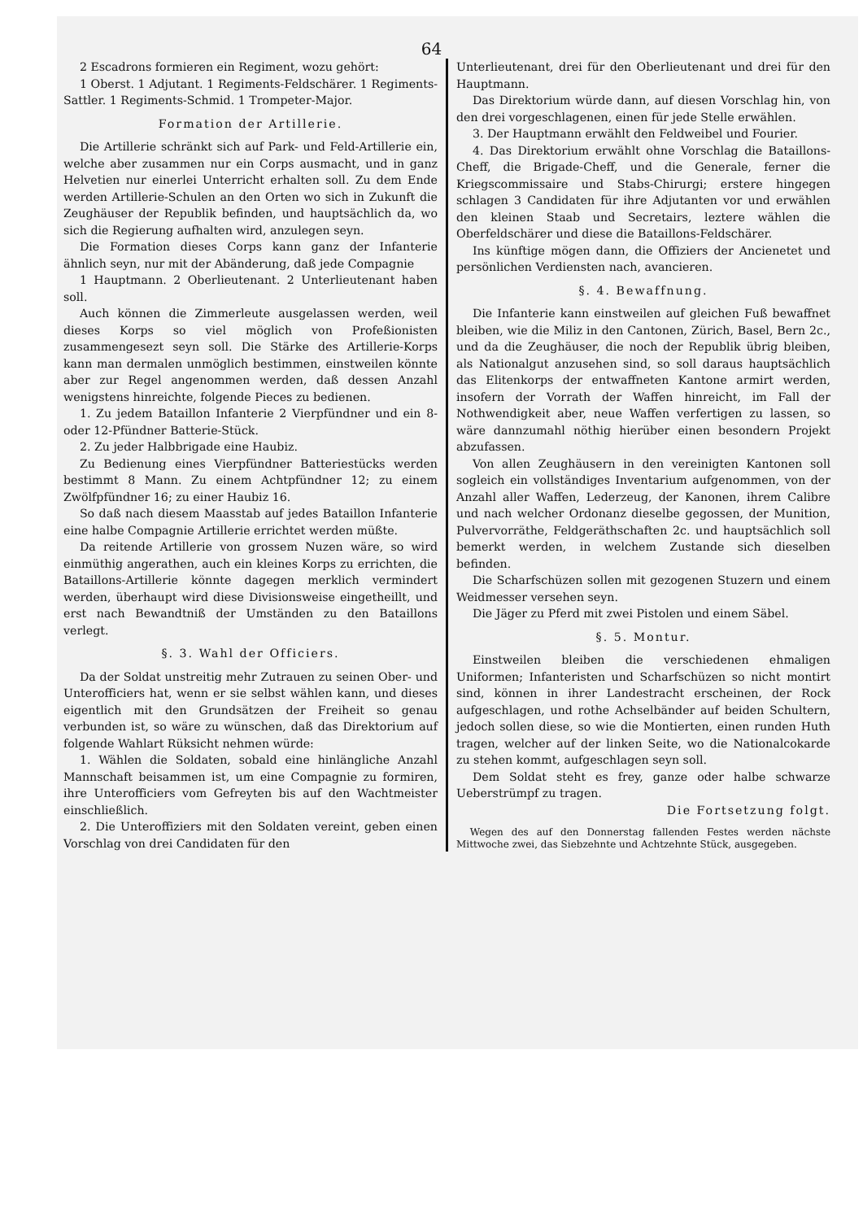64
2 Escadrons formieren ein Regiment, wozu gehört:
1 Oberst. 1 Adjutant. 1 Regiments-Feldschärer. 1 Regiments-Sattler. 1 Regiments-Schmid. 1 Trompeter-Major.
Formation der Artillerie.
Die Artillerie schränkt sich auf Park- und Feld-Artillerie ein, welche aber zusammen nur ein Corps ausmacht, und in ganz Helvetien nur einerlei Unterricht erhalten soll. Zu dem Ende werden Artillerie-Schulen an den Orten wo sich in Zukunft die Zeughäuser der Republik befinden, und hauptsächlich da, wo sich die Regierung aufhalten wird, anzulegen seyn.
Die Formation dieses Corps kann ganz der Infanterie ähnlich seyn, nur mit der Abänderung, daß jede Compagnie
1 Hauptmann. 2 Oberlieutenant. 2 Unterlieutenant haben soll.
Auch können die Zimmerleute ausgelassen werden, weil dieses Korps so viel möglich von Profeßionisten zusammengesezt seyn soll. Die Stärke des Artillerie-Korps kann man dermalen unmöglich bestimmen, einstweilen könnte aber zur Regel angenommen werden, daß dessen Anzahl wenigstens hinreichte, folgende Pieces zu bedienen.
1. Zu jedem Bataillon Infanterie 2 Vierpfündner und ein 8- oder 12-Pfündner Batterie-Stück.
2. Zu jeder Halbbrigade eine Haubiz.
Zu Bedienung eines Vierpfündner Batteriestücks werden bestimmt 8 Mann. Zu einem Achtpfündner 12; zu einem Zwölfpfündner 16; zu einer Haubiz 16.
So daß nach diesem Maasstab auf jedes Bataillon Infanterie eine halbe Compagnie Artillerie errichtet werden müßte.
Da reitende Artillerie von grossem Nuzen wäre, so wird einmüthig angerathen, auch ein kleines Korps zu errichten, die Bataillons-Artillerie könnte dagegen merklich vermindert werden, überhaupt wird diese Divisionsweise eingetheillt, und erst nach Bewandtniß der Umständen zu den Bataillons verlegt.
§. 3. Wahl der Officiers.
Da der Soldat unstreitig mehr Zutrauen zu seinen Ober- und Unterofficiers hat, wenn er sie selbst wählen kann, und dieses eigentlich mit den Grundsätzen der Freiheit so genau verbunden ist, so wäre zu wünschen, daß das Direktorium auf folgende Wahlart Rüksicht nehmen würde:
1. Wählen die Soldaten, sobald eine hinlängliche Anzahl Mannschaft beisammen ist, um eine Compagnie zu formiren, ihre Unterofficiers vom Gefreyten bis auf den Wachtmeister einschließlich.
2. Die Unteroffiziers mit den Soldaten vereint, geben einen Vorschlag von drei Candidaten für den
Unterlieutenant, drei für den Oberlieutenant und drei für den Hauptmann.
Das Direktorium würde dann, auf diesen Vorschlag hin, von den drei vorgeschlagenen, einen für jede Stelle erwählen.
3. Der Hauptmann erwählt den Feldweibel und Fourier.
4. Das Direktorium erwählt ohne Vorschlag die Bataillons-Cheff, die Brigade-Cheff, und die Generale, ferner die Kriegscommissaire und Stabs-Chirurgi; erstere hingegen schlagen 3 Candidaten für ihre Adjutanten vor und erwählen den kleinen Staab und Secretairs, leztere wählen die Oberfeldschärer und diese die Bataillons-Feldschärer.
Ins künftige mögen dann, die Offiziers der Ancienetet und persönlichen Verdiensten nach, avancieren.
§. 4. Bewaffnung.
Die Infanterie kann einstweilen auf gleichen Fuß bewaffnet bleiben, wie die Miliz in den Cantonen, Zürich, Basel, Bern 2c., und da die Zeughäuser, die noch der Republik übrig bleiben, als Nationalgut anzusehen sind, so soll daraus hauptsächlich das Elitenkorps der entwaffneten Kantone armirt werden, insofern der Vorrath der Waffen hinreicht, im Fall der Nothwendigkeit aber, neue Waffen verfertigen zu lassen, so wäre dannzumahl nöthig hierüber einen besondern Projekt abzufassen.
Von allen Zeughäusern in den vereinigten Kantonen soll sogleich ein vollständiges Inventarium aufgenommen, von der Anzahl aller Waffen, Lederzeug, der Kanonen, ihrem Calibre und nach welcher Ordonanz dieselbe gegossen, der Munition, Pulvervorräthe, Feldgeräthschaften 2c. und hauptsächlich soll bemerkt werden, in welchem Zustande sich dieselben befinden.
Die Scharfschüzen sollen mit gezogenen Stuzern und einem Weidmesser versehen seyn.
Die Jäger zu Pferd mit zwei Pistolen und einem Säbel.
§. 5. Montur.
Einstweilen bleiben die verschiedenen ehmaligen Uniformen; Infanteristen und Scharfschüzen so nicht montirt sind, können in ihrer Landestracht erscheinen, der Rock aufgeschlagen, und rothe Achselbänder auf beiden Schultern, jedoch sollen diese, so wie die Montierten, einen runden Huth tragen, welcher auf der linken Seite, wo die Nationalcokarde zu stehen kommt, aufgeschlagen seyn soll.
Dem Soldat steht es frey, ganze oder halbe schwarze Ueberstrümpf zu tragen.
Die Fortsetzung folgt.
Wegen des auf den Donnerstag fallenden Festes werden nächste Mittwoche zwei, das Siebzehnte und Achtzehnte Stück, ausgegeben.